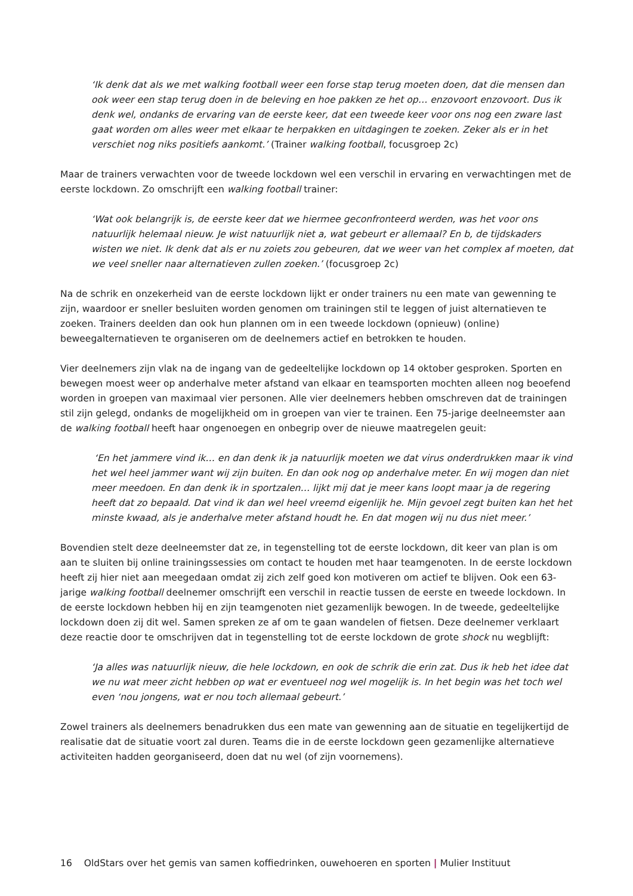‘Ik denk dat als we met walking football weer een forse stap terug moeten doen, dat die mensen dan ook weer een stap terug doen in de beleving en hoe pakken ze het op… enzovoort enzovoort. Dus ik denk wel, ondanks de ervaring van de eerste keer, dat een tweede keer voor ons nog een zware last gaat worden om alles weer met elkaar te herpakken en uitdagingen te zoeken. Zeker als er in het verschiet nog niks positiefs aankomt.’ (Trainer walking football, focusgroep 2c)
Maar de trainers verwachten voor de tweede lockdown wel een verschil in ervaring en verwachtingen met de eerste lockdown. Zo omschrijft een walking football trainer:
‘Wat ook belangrijk is, de eerste keer dat we hiermee geconfronteerd werden, was het voor ons natuurlijk helemaal nieuw. Je wist natuurlijk niet a, wat gebeurt er allemaal? En b, de tijdskaders wisten we niet. Ik denk dat als er nu zoiets zou gebeuren, dat we weer van het complex af moeten, dat we veel sneller naar alternatieven zullen zoeken.’ (focusgroep 2c)
Na de schrik en onzekerheid van de eerste lockdown lijkt er onder trainers nu een mate van gewenning te zijn, waardoor er sneller besluiten worden genomen om trainingen stil te leggen of juist alternatieven te zoeken. Trainers deelden dan ook hun plannen om in een tweede lockdown (opnieuw) (online) beweegalternatieven te organiseren om de deelnemers actief en betrokken te houden.
Vier deelnemers zijn vlak na de ingang van de gedeeltelijke lockdown op 14 oktober gesproken. Sporten en bewegen moest weer op anderhalve meter afstand van elkaar en teamsporten mochten alleen nog beoefend worden in groepen van maximaal vier personen. Alle vier deelnemers hebben omschreven dat de trainingen stil zijn gelegd, ondanks de mogelijkheid om in groepen van vier te trainen. Een 75-jarige deelneemster aan de walking football heeft haar ongenoegen en onbegrip over de nieuwe maatregelen geuit:
‘En het jammere vind ik… en dan denk ik ja natuurlijk moeten we dat virus onderdrukken maar ik vind het wel heel jammer want wij zijn buiten. En dan ook nog op anderhalve meter. En wij mogen dan niet meer meedoen. En dan denk ik in sportzalen… lijkt mij dat je meer kans loopt maar ja de regering heeft dat zo bepaald. Dat vind ik dan wel heel vreemd eigenlijk he. Mijn gevoel zegt buiten kan het het minste kwaad, als je anderhalve meter afstand houdt he. En dat mogen wij nu dus niet meer.’
Bovendien stelt deze deelneemster dat ze, in tegenstelling tot de eerste lockdown, dit keer van plan is om aan te sluiten bij online trainingssessies om contact te houden met haar teamgenoten. In de eerste lockdown heeft zij hier niet aan meegedaan omdat zij zich zelf goed kon motiveren om actief te blijven. Ook een 63-jarige walking football deelnemer omschrijft een verschil in reactie tussen de eerste en tweede lockdown. In de eerste lockdown hebben hij en zijn teamgenoten niet gezamenlijk bewogen. In de tweede, gedeeltelijke lockdown doen zij dit wel. Samen spreken ze af om te gaan wandelen of fietsen. Deze deelnemer verklaart deze reactie door te omschrijven dat in tegenstelling tot de eerste lockdown de grote shock nu wegblijft:
‘Ja alles was natuurlijk nieuw, die hele lockdown, en ook de schrik die erin zat. Dus ik heb het idee dat we nu wat meer zicht hebben op wat er eventueel nog wel mogelijk is. In het begin was het toch wel even ‘nou jongens, wat er nou toch allemaal gebeurt.’
Zowel trainers als deelnemers benadrukken dus een mate van gewenning aan de situatie en tegelijkertijd de realisatie dat de situatie voort zal duren. Teams die in de eerste lockdown geen gezamenlijke alternatieve activiteiten hadden georganiseerd, doen dat nu wel (of zijn voornemens).
16 OldStars over het gemis van samen koffiedrinken, ouwehoeren en sporten | Mulier Instituut